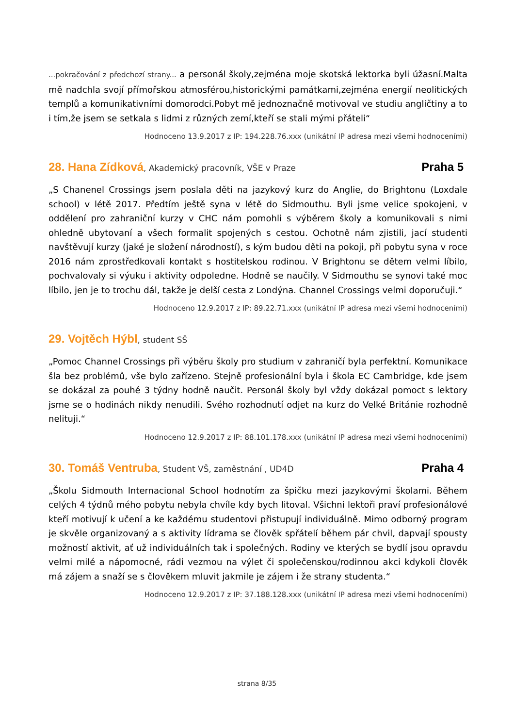...pokračování z předchozí strany... a personál školy,zejména moje skotská lektorka byli úžasní.Malta mě nadchla svojí přímořskou atmosférou,historickými památkami,zejména energií neolitických templů a komunikativními domorodci.Pobyt mě jednoznačně motivoval ve studiu angličtiny a to i tím,že jsem se setkala s lidmi z různých zemí,kteří se stali mými přáteli“
Hodnoceno 13.9.2017 z IP: 194.228.76.xxx (unikátní IP adresa mezi všemi hodnoceními)
28. Hana Zídková, Akademický pracovník, VŠE v Praze
Praha 5
„S Chanenel Crossings jsem poslala děti na jazykový kurz do Anglie, do Brightonu (Loxdale school) v létě 2017. Předtím ještě syna v létě do Sidmouthu. Byli jsme velice spokojeni, v oddělení pro zahraniční kurzy v CHC nám pomohli s výběrem školy a komunikovali s nimi ohledně ubytovaní a všech formalit spojených s cestou. Ochotně nám zjistili, jací studenti navštěvují kurzy (jaké je složení národností), s kým budou děti na pokoji, při pobytu syna v roce 2016 nám zprostředkovali kontakt s hostitelskou rodinou. V Brightonu se dětem velmi líbilo, pochvalovaly si výuku i aktivity odpoledne. Hodně se naučily. V Sidmouthu se synovi také moc líbilo, jen je to trochu dál, takže je delší cesta z Londýna. Channel Crossings velmi doporučuji.“
Hodnoceno 12.9.2017 z IP: 89.22.71.xxx (unikátní IP adresa mezi všemi hodnoceními)
29. Vojtěch Hýbl, student SŠ
„Pomoc Channel Crossings při výběru školy pro studium v zahraničí byla perfektní. Komunikace šla bez problémů, vše bylo zařízeno. Stejně profesionální byla i škola EC Cambridge, kde jsem se dokázal za pouhé 3 týdny hodně naučit. Personál školy byl vždy dokázal pomoct s lektory jsme se o hodinách nikdy nenudili. Svého rozhodnutí odjet na kurz do Velké Británie rozhodně nelituji.“
Hodnoceno 12.9.2017 z IP: 88.101.178.xxx (unikátní IP adresa mezi všemi hodnoceními)
30. Tomáš Ventruba, Student VŠ, zaměstnání , UD4D
Praha 4
„Školu Sidmouth Internacional School hodnotím za špičku mezi jazykovými školami. Během celých 4 týdnů mého pobytu nebyla chvíle kdy bych litoval. Všichni lektoři praví profesionálové kteří motivují k učení a ke každému studentovi přistupují individuálně. Mimo odborný program je skvěle organizovaný a s aktivity lídrama se člověk spřátelí během pár chvil, dapvají spousty možností aktivit, ať už individuálních tak i společných. Rodiny ve kterých se bydlí jsou opravdu velmi milé a nápomocné, rádi vezmou na výlet či společenskou/rodinnou akci kdykoli člověk má zájem a snaží se s člověkem mluvit jakmile je zájem i že strany studenta.“
Hodnoceno 12.9.2017 z IP: 37.188.128.xxx (unikátní IP adresa mezi všemi hodnoceními)
strana 8/35